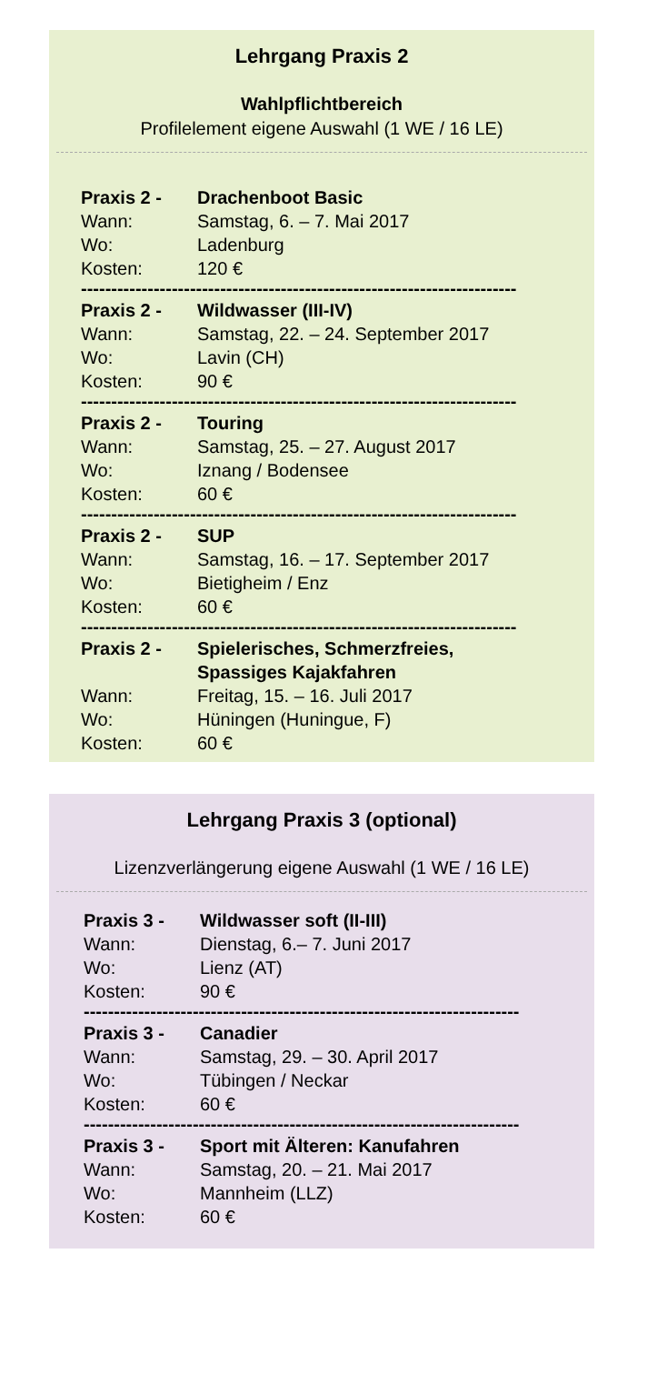Lehrgang Praxis 2
Wahlpflichtbereich
Profilelement eigene Auswahl (1 WE / 16 LE)
Praxis 2 - Drachenboot Basic
Wann: Samstag, 6. – 7. Mai 2017
Wo: Ladenburg
Kosten: 120 €
------------------------------------------------------------------------
Praxis 2 - Wildwasser (III-IV)
Wann: Samstag, 22. – 24. September 2017
Wo: Lavin (CH)
Kosten: 90 €
------------------------------------------------------------------------
Praxis 2 - Touring
Wann: Samstag, 25. – 27. August 2017
Wo: Iznang / Bodensee
Kosten: 60 €
------------------------------------------------------------------------
Praxis 2 - SUP
Wann: Samstag, 16. – 17. September 2017
Wo: Bietigheim / Enz
Kosten: 60 €
------------------------------------------------------------------------
Praxis 2 - Spielerisches, Schmerzfreies,
Spassiges Kajakfahren
Wann: Freitag, 15. – 16. Juli 2017
Wo: Hüningen (Huningue, F)
Kosten: 60 €
Lehrgang Praxis 3 (optional)
Lizenzverlängerung eigene Auswahl (1 WE / 16 LE)
Praxis 3 - Wildwasser soft (II-III)
Wann: Dienstag, 6.– 7. Juni 2017
Wo: Lienz (AT)
Kosten: 90 €
------------------------------------------------------------------------
Praxis 3 - Canadier
Wann: Samstag, 29. – 30. April 2017
Wo: Tübingen / Neckar
Kosten: 60 €
------------------------------------------------------------------------
Praxis 3 - Sport mit Älteren: Kanufahren
Wann: Samstag, 20. – 21. Mai 2017
Wo: Mannheim (LLZ)
Kosten: 60 €